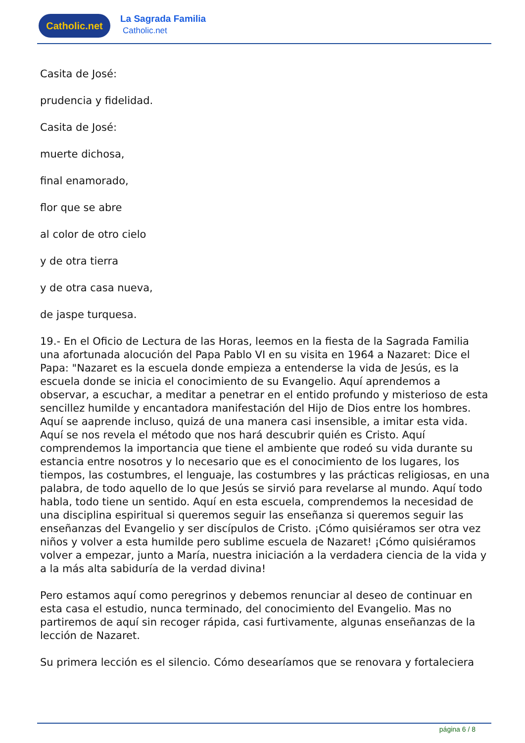Catholic.net La Sagrada Familia
Catholic.net
Casita de José:
prudencia y fidelidad.
Casita de José:
muerte dichosa,
final enamorado,
flor que se abre
al color de otro cielo
y de otra tierra
y de otra casa nueva,
de jaspe turquesa.
19.- En el Oficio de Lectura de las Horas, leemos en la fiesta de la Sagrada Familia una afortunada alocución del Papa Pablo VI en su visita en 1964 a Nazaret: Dice el Papa: "Nazaret es la escuela donde empieza a entenderse la vida de Jesús, es la escuela donde se inicia el conocimiento de su Evangelio. Aquí aprendemos a observar, a escuchar, a meditar a penetrar en el entido profundo y misterioso de esta sencillez humilde y encantadora manifestación del Hijo de Dios entre los hombres. Aquí se aaprende incluso, quizá de una manera casi insensible, a imitar esta vida. Aquí se nos revela el método que nos hará descubrir quién es Cristo. Aquí comprendemos la importancia que tiene el ambiente que rodeó su vida durante su estancia entre nosotros y lo necesario que es el conocimiento de los lugares, los tiempos, las costumbres, el lenguaje, las costumbres y las prácticas religiosas, en una palabra, de todo aquello de lo que Jesús se sirvió para revelarse al mundo. Aquí todo habla, todo tiene un sentido. Aquí en esta escuela, comprendemos la necesidad de una disciplina espiritual si queremos seguir las enseñanza si queremos seguir las enseñanzas del Evangelio y ser discípulos de Cristo. ¡Cómo quisiéramos ser otra vez niños y volver a esta humilde pero sublime escuela de Nazaret! ¡Cómo quisiéramos volver a empezar, junto a María, nuestra iniciación a la verdadera ciencia de la vida y a la más alta sabiduría de la verdad divina!
Pero estamos aquí como peregrinos y debemos renunciar al deseo de continuar en esta casa el estudio, nunca terminado, del conocimiento del Evangelio. Mas no partiremos de aquí sin recoger rápida, casi furtivamente, algunas enseñanzas de la lección de Nazaret.
Su primera lección es el silencio. Cómo desearíamos que se renovara y fortaleciera
página 6 / 8